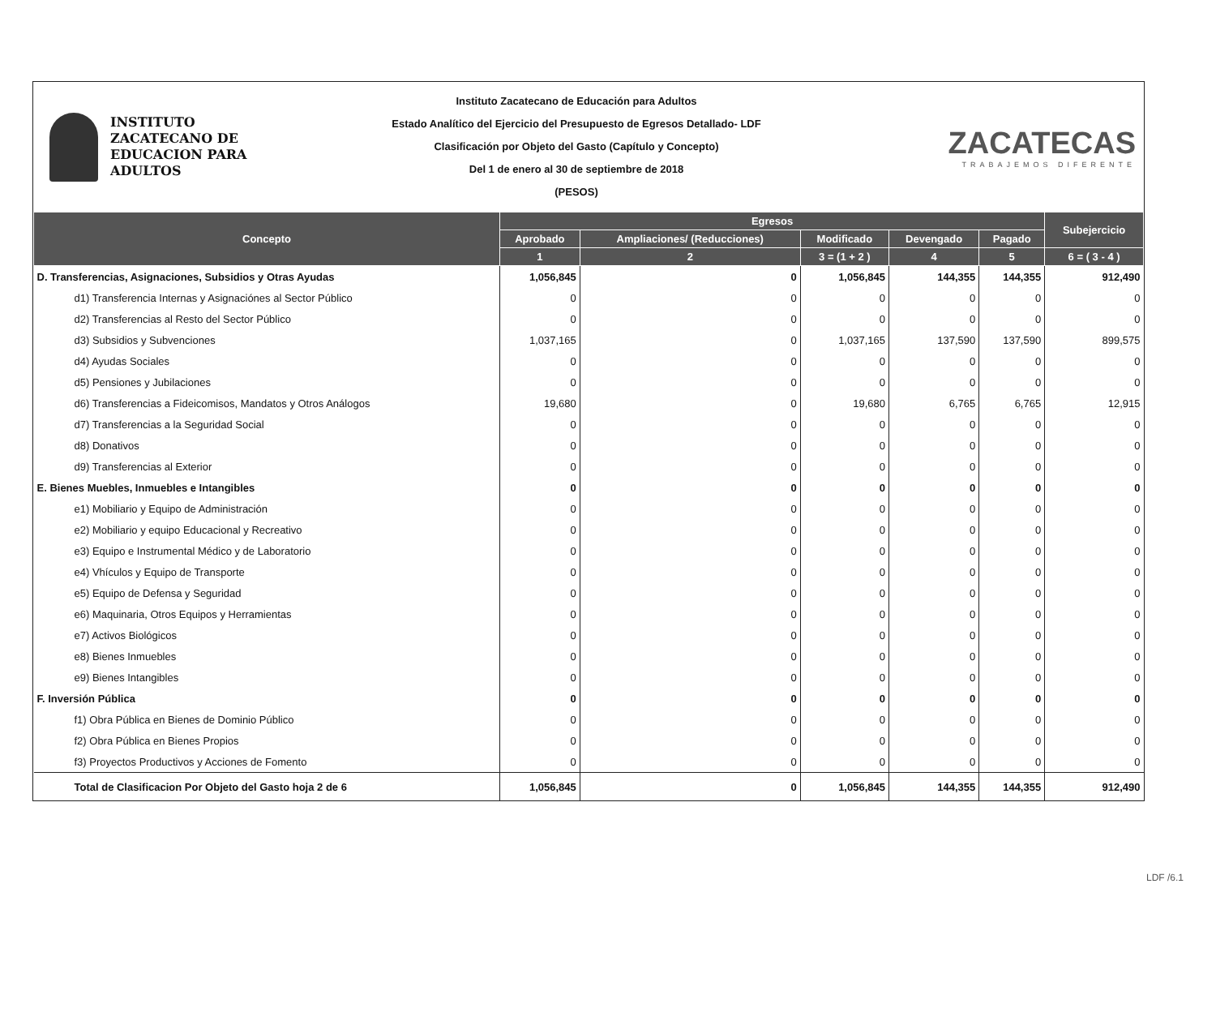INSTITUTO
ZACATECANO DE
EDUCACION PARA
ADULTOS
Instituto Zacatecano de Educación para Adultos
Estado Analítico del Ejercicio del Presupuesto de Egresos Detallado- LDF
Clasificación por Objeto del Gasto (Capítulo y Concepto)
Del 1 de enero al 30 de septiembre de 2018
(PESOS)
ZACATECAS
TRABAJEMOS DIFERENTE
| Concepto | Egresos | | | | | Subejercicio |
| --- | --- | --- | --- | --- | --- | --- |
| | Aprobado | Ampliaciones/ (Reducciones) | Modificado | Devengado | Pagado | |
| | 1 | 2 | 3 = (1 + 2 ) | 4 | 5 | 6 = ( 3 - 4 ) |
| D. Transferencias, Asignaciones, Subsidios y Otras Ayudas | 1,056,845 | 0 | 1,056,845 | 144,355 | 144,355 | 912,490 |
| d1) Transferencia Internas y Asignaciónes al Sector Público | 0 | 0 | 0 | 0 | 0 | 0 |
| d2) Transferencias al Resto del Sector Público | 0 | 0 | 0 | 0 | 0 | 0 |
| d3) Subsidios y Subvenciones | 1,037,165 | 0 | 1,037,165 | 137,590 | 137,590 | 899,575 |
| d4) Ayudas Sociales | 0 | 0 | 0 | 0 | 0 | 0 |
| d5) Pensiones y Jubilaciones | 0 | 0 | 0 | 0 | 0 | 0 |
| d6) Transferencias a Fideicomisos, Mandatos y Otros Análogos | 19,680 | 0 | 19,680 | 6,765 | 6,765 | 12,915 |
| d7) Transferencias a la Seguridad Social | 0 | 0 | 0 | 0 | 0 | 0 |
| d8) Donativos | 0 | 0 | 0 | 0 | 0 | 0 |
| d9) Transferencias al Exterior | 0 | 0 | 0 | 0 | 0 | 0 |
| E. Bienes Muebles, Inmuebles e Intangibles | 0 | 0 | 0 | 0 | 0 | 0 |
| e1) Mobiliario y Equipo de Administración | 0 | 0 | 0 | 0 | 0 | 0 |
| e2) Mobiliario y equipo Educacional y Recreativo | 0 | 0 | 0 | 0 | 0 | 0 |
| e3) Equipo e Instrumental Médico y de Laboratorio | 0 | 0 | 0 | 0 | 0 | 0 |
| e4) Vhículos y Equipo de Transporte | 0 | 0 | 0 | 0 | 0 | 0 |
| e5) Equipo de Defensa y Seguridad | 0 | 0 | 0 | 0 | 0 | 0 |
| e6) Maquinaria, Otros Equipos y Herramientas | 0 | 0 | 0 | 0 | 0 | 0 |
| e7) Activos Biológicos | 0 | 0 | 0 | 0 | 0 | 0 |
| e8) Bienes Inmuebles | 0 | 0 | 0 | 0 | 0 | 0 |
| e9) Bienes Intangibles | 0 | 0 | 0 | 0 | 0 | 0 |
| F. Inversión Pública | 0 | 0 | 0 | 0 | 0 | 0 |
| f1) Obra Pública en Bienes de Dominio Público | 0 | 0 | 0 | 0 | 0 | 0 |
| f2) Obra Pública en Bienes Propios | 0 | 0 | 0 | 0 | 0 | 0 |
| f3) Proyectos Productivos y Acciones de Fomento | 0 | 0 | 0 | 0 | 0 | 0 |
| Total de Clasificacion Por Objeto del Gasto hoja 2 de 6 | 1,056,845 | 0 | 1,056,845 | 144,355 | 144,355 | 912,490 |
LDF /6.1